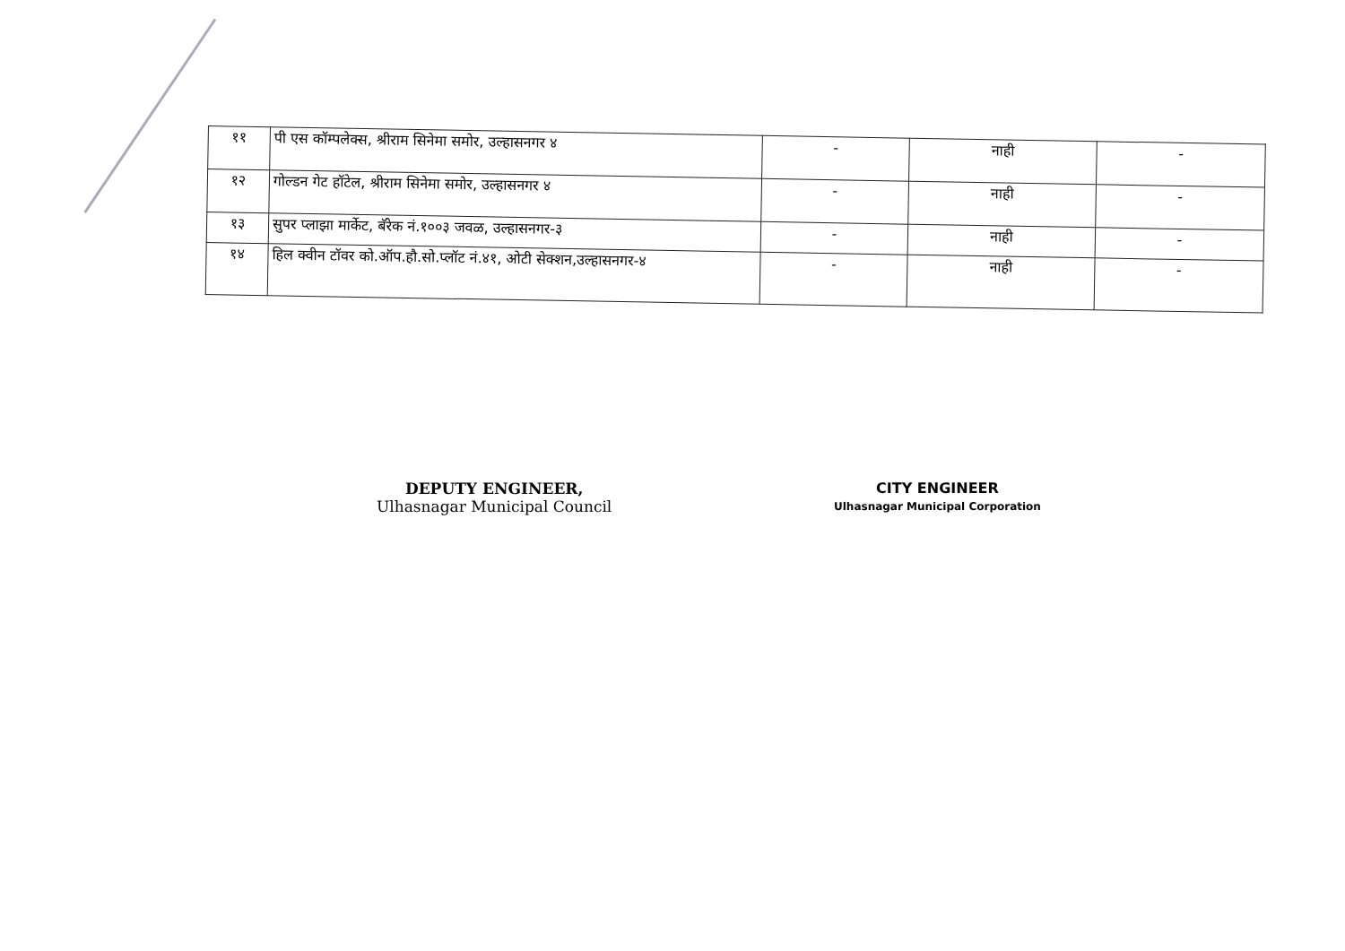| ११ | पी एस कॉम्पलेक्स, श्रीराम सिनेमा समोर, उल्हासनगर ४ | - | नाही | - |
| १२ | गोल्डन गेट हॉटेल, श्रीराम सिनेमा समोर, उल्हासनगर ४ | - | नाही | - |
| १३ | सुपर प्लाझा मार्केट, बॅरेक नं.१००३ जवळ, उल्हासनगर-३ | - | नाही | - |
| १४ | हिल क्वीन टॉवर को.ऑप.हौ.सो.प्लॉट नं.४१, ओटी सेक्शन,उल्हासनगर-४ | - | नाही | - |
DEPUTY ENGINEER,
Ulhasnagar Municipal Council
CITY ENGINEER
Ulhasnagar Municipal Corporation